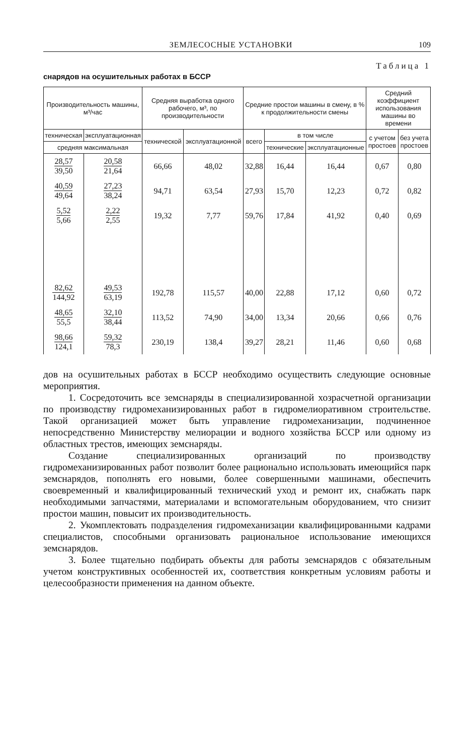ЗЕМЛЕСОСНЫЕ УСТАНОВКИ 109
Таблица 1
снарядов на осушительных работах в БССР
| Производительность машины, м³/час | | Средняя выработка одного рабочего, м³, по производительности | | Средние простои машины в смену, в % к продолжительности смены | | | Средний коэффициент использования машины во времени | |
| --- | --- | --- | --- | --- | --- | --- | --- | --- |
| техническая | эксплуатационная | технической | эксплуатационной | всего | в том числе | | с учетом простоев | без учета простоев |
| средняя максимальная | | | | | технические | эксплуатационные | | |
| 28,57 39,50 | 20,58 21,64 | 66,66 | 48,02 | 32,88 | 16,44 | 16,44 | 0,67 | 0,80 |
| 40,59 49,64 | 27,23 38,24 | 94,71 | 63,54 | 27,93 | 15,70 | 12,23 | 0,72 | 0,82 |
| 5,52 5,66 | 2,22 2,55 | 19,32 | 7,77 | 59,76 | 17,84 | 41,92 | 0,40 | 0,69 |
| 82,62 144,92 | 49,53 63,19 | 192,78 | 115,57 | 40,00 | 22,88 | 17,12 | 0,60 | 0,72 |
| 48,65 55,5 | 32,10 38,44 | 113,52 | 74,90 | 34,00 | 13,34 | 20,66 | 0,66 | 0,76 |
| 98,66 124,1 | 59,32 78,3 | 230,19 | 138,4 | 39,27 | 28,21 | 11,46 | 0,60 | 0,68 |
дов на осушительных работах в БССР необходимо осуществить следующие основные мероприятия.
1. Сосредоточить все земснаряды в специализированной хозрасчетной организации по производству гидромеханизированных работ в гидромелиоративном строительстве. Такой организацией может быть управление гидромеханизации, подчиненное непосредственно Министерству мелиорации и водного хозяйства БССР или одному из областных трестов, имеющих земснаряды.
Создание специализированных организаций по производству гидромеханизированных работ позволит более рационально использовать имеющийся парк земснарядов, пополнять его новыми, более совершенными машинами, обеспечить своевременный и квалифицированный технический уход и ремонт их, снабжать парк необходимыми запчастями, материалами и вспомогательным оборудованием, что снизит простои машин, повысит их производительность.
2. Укомплектовать подразделения гидромеханизации квалифицированными кадрами специалистов, способными организовать рациональное использование имеющихся земснарядов.
3. Более тщательно подбирать объекты для работы земснарядов с обязательным учетом конструктивных особенностей их, соответствия конкретным условиям работы и целесообразности применения на данном объекте.